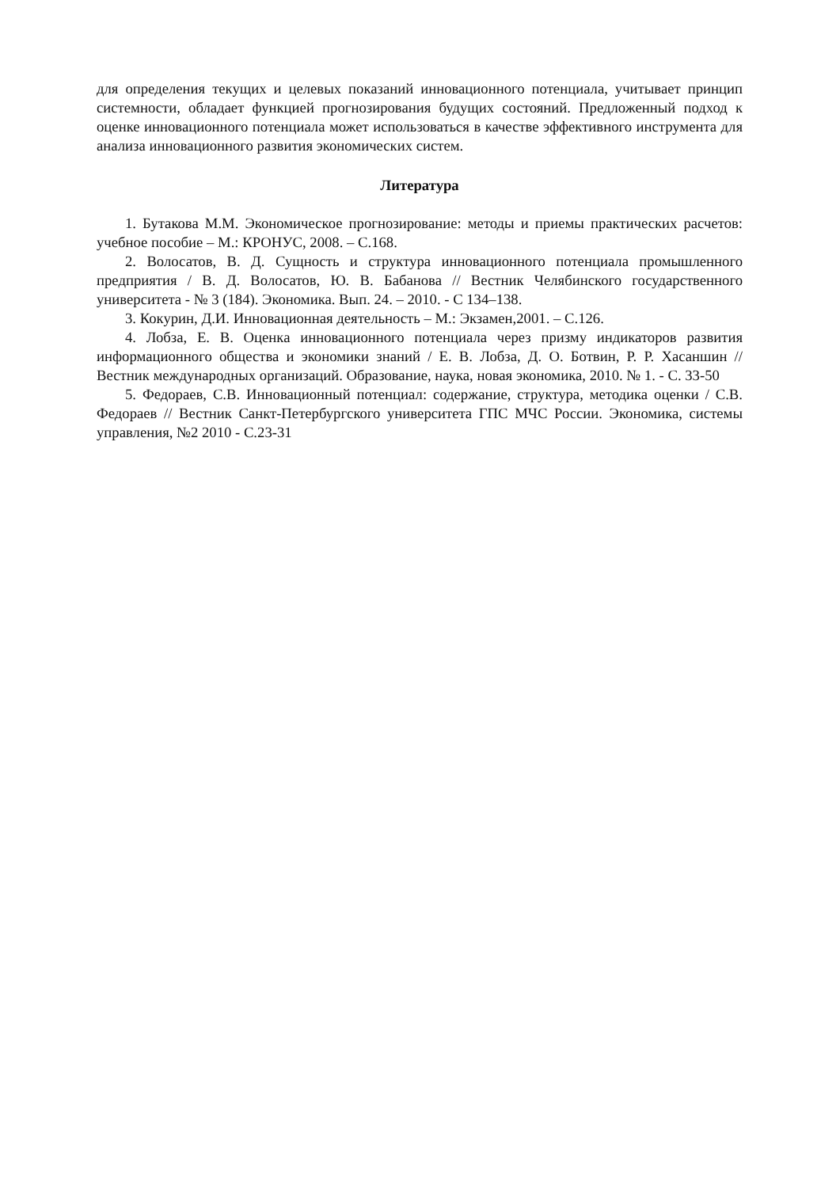для определения текущих и целевых показаний инновационного потенциала, учитывает принцип системности, обладает функцией прогнозирования будущих состояний. Предложенный подход к оценке инновационного потенциала может использоваться в качестве эффективного инструмента для анализа инновационного развития экономических систем.
Литература
1. Бутакова М.М. Экономическое прогнозирование: методы и приемы практических расчетов: учебное пособие – М.: КРОНУС, 2008. – С.168.
2. Волосатов, В. Д. Сущность и структура инновационного потенциала промышленного предприятия / В. Д. Волосатов, Ю. В. Бабанова // Вестник Челябинского государственного университета - № 3 (184). Экономика. Вып. 24. – 2010. - С 134–138.
3. Кокурин, Д.И. Инновационная деятельность – М.: Экзамен,2001. – С.126.
4. Лобза, Е. В. Оценка инновационного потенциала через призму индикаторов развития информационного общества и экономики знаний / Е. В. Лобза, Д. О. Ботвин, Р. Р. Хасаншин // Вестник международных организаций. Образование, наука, новая экономика, 2010. № 1. - С. 33-50
5. Федораев, С.В. Инновационный потенциал: содержание, структура, методика оценки / С.В. Федораев // Вестник Санкт-Петербургского университета ГПС МЧС России. Экономика, системы управления, №2 2010 - С.23-31